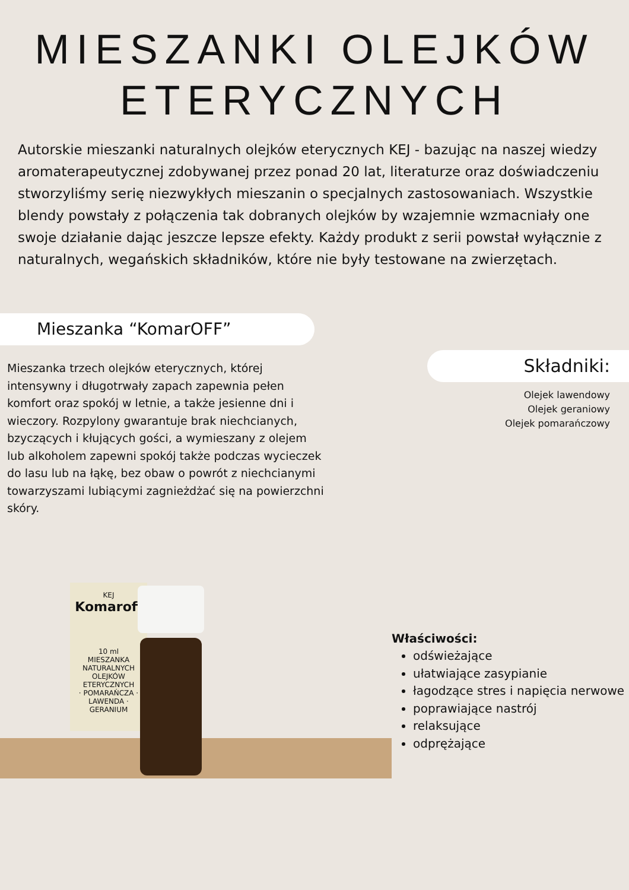MIESZANKI OLEJKÓW
ETERYCZNYCH
Autorskie mieszanki naturalnych olejków eterycznych KEJ - bazując na naszej wiedzy aromaterapeutycznej zdobywanej przez ponad 20 lat, literaturze oraz doświadczeniu stworzyliśmy serię niezwykłych mieszanin o specjalnych zastosowaniach. Wszystkie blendy powstały z połączenia tak dobranych olejków by wzajemnie wzmacniały one swoje działanie dając jeszcze lepsze efekty. Każdy produkt z serii powstał wyłącznie z naturalnych, wegańskich składników, które nie były testowane na zwierzętach.
Mieszanka “KomarOFF”
Mieszanka trzech olejków eterycznych, której intensywny i długotrwały zapach zapewnia pełen komfort oraz spokój w letnie, a także jesienne dni i wieczory. Rozpylony gwarantuje brak niechcianych, bzyczących i kłujących gości, a wymieszany z olejem lub alkoholem zapewni spokój także podczas wycieczek do lasu lub na łąkę, bez obaw o powrót z niechcianymi towarzyszami lubiącymi zagnieżdżać się na powierzchni skóry.
Składniki:
Olejek lawendowy
Olejek geraniowy
Olejek pomarańczowy
KEJ
Komaroff
10 ml
MIESZANKA NATURALNYCH OLEJKÓW ETERYCZNYCH
· POMARAŃCZA · LAWENDA · GERANIUM
Właściwości:
odświeżające
ułatwiające zasypianie
łagodzące stres i napięcia nerwowe
poprawiające nastrój
relaksujące
odprężające